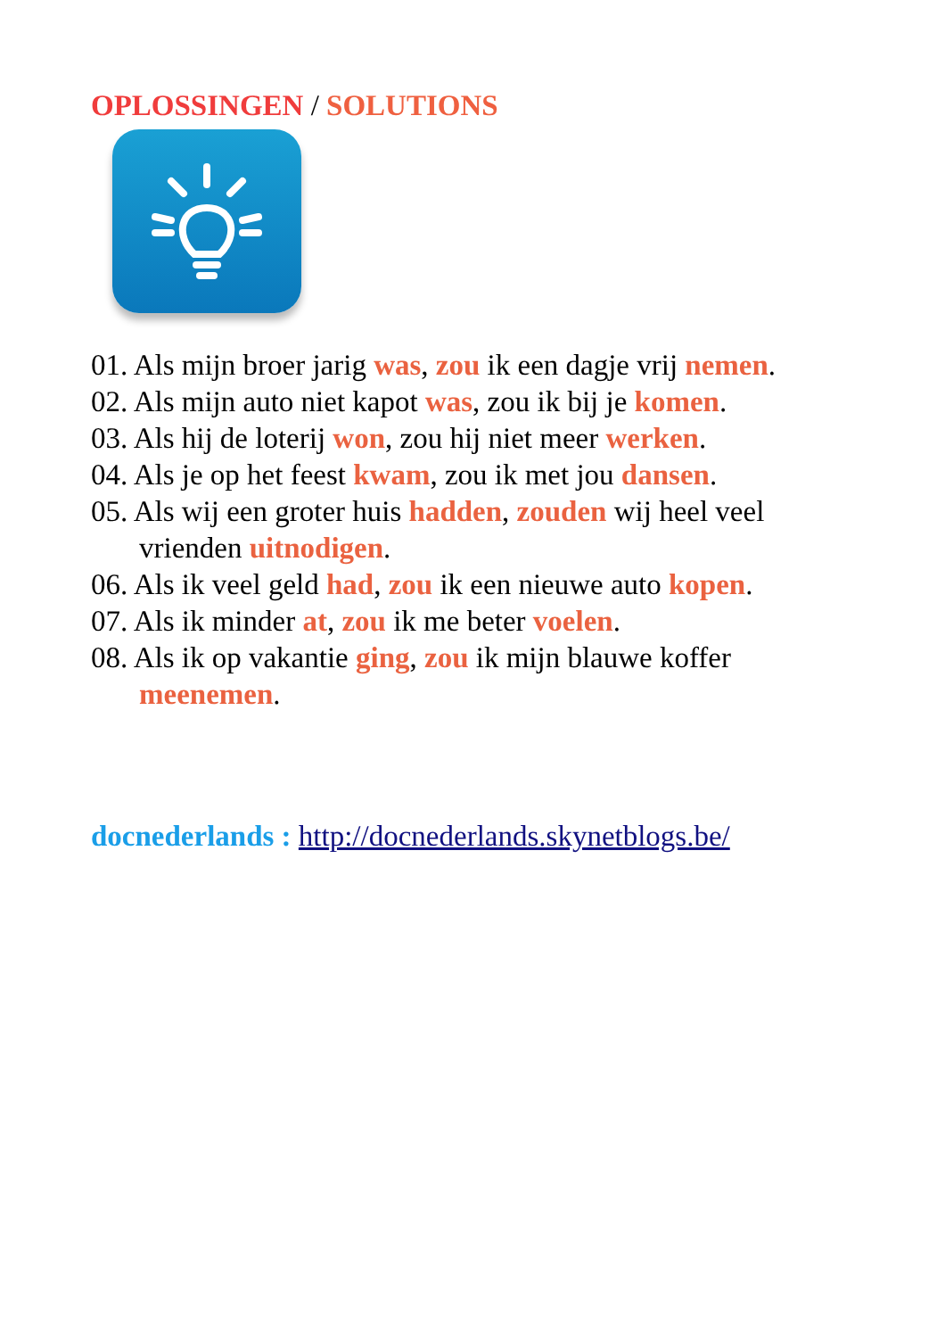OPLOSSINGEN / SOLUTIONS
01. Als mijn broer jarig was, zou ik een dagje vrij nemen.
02. Als mijn auto niet kapot was, zou ik bij je komen.
03. Als hij de loterij won, zou hij niet meer werken.
04. Als je op het feest kwam, zou ik met jou dansen.
05. Als wij een groter huis hadden, zouden wij heel veel vrienden uitnodigen.
06. Als ik veel geld had, zou ik een nieuwe auto kopen.
07. Als ik minder at, zou ik me beter voelen.
08. Als ik op vakantie ging, zou ik mijn blauwe koffer meenemen.
docnederlands : http://docnederlands.skynetblogs.be/